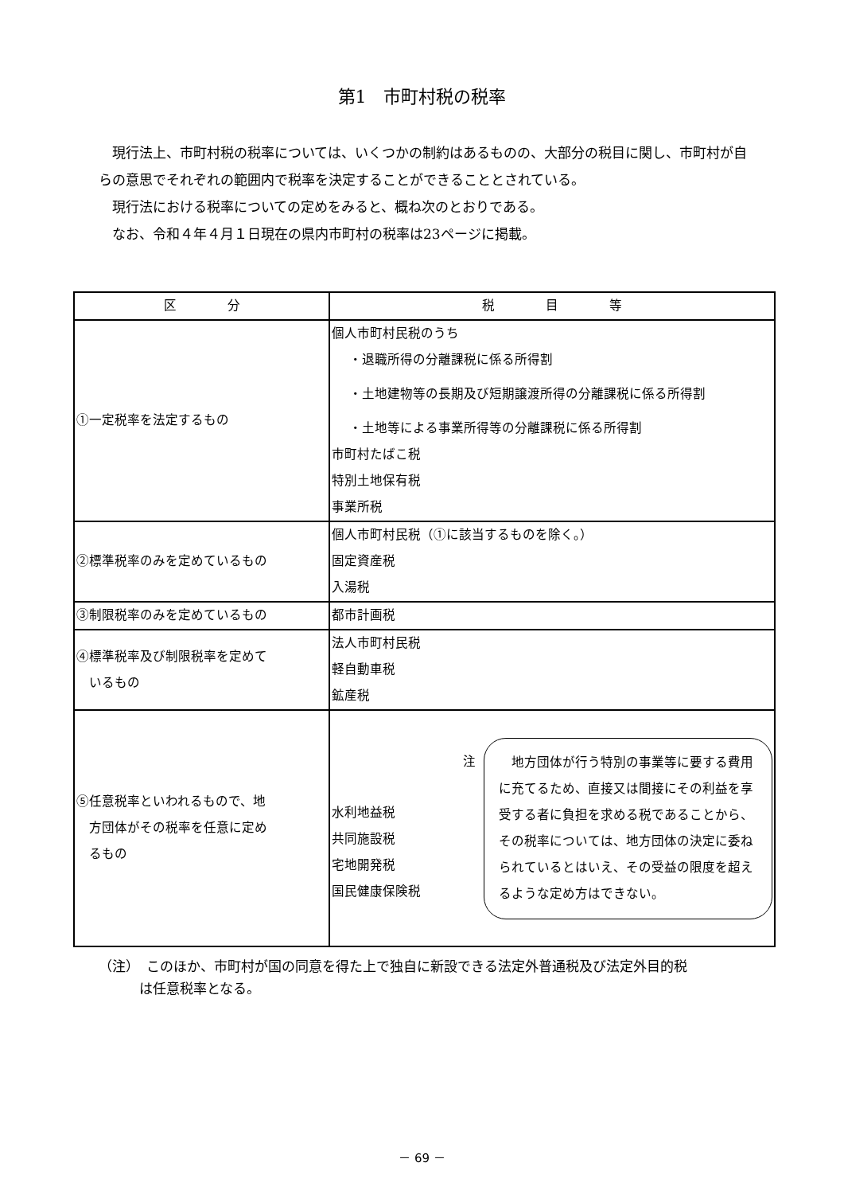第1　市町村税の税率
現行法上、市町村税の税率については、いくつかの制約はあるものの、大部分の税目に関し、市町村が自らの意思でそれぞれの範囲内で税率を決定することができることとされている。
現行法における税率についての定めをみると、概ね次のとおりである。
なお、令和４年４月１日現在の県内市町村の税率は23ページに掲載。
| 区 分 | 税 目 等 |
| --- | --- |
| ①一定税率を法定するもの | 個人市町村民税のうち ・退職所得の分離課税に係る所得割 ・土地建物等の長期及び短期譲渡所得の分離課税に係る所得割 ・土地等による事業所得等の分離課税に係る所得割 市町村たばこ税 特別土地保有税 事業所税 |
| ②標準税率のみを定めているもの | 個人市町村民税（①に該当するものを除く。） 固定資産税 入湯税 |
| ③制限税率のみを定めているもの | 都市計画税 |
| ④標準税率及び制限税率を定めて いるもの | 法人市町村民税 軽自動車税 鉱産税 |
| ⑤任意税率といわれるもので、地 方団体がその税率を任意に定め るもの | 水利地益税 共同施設税 宅地開発税 国民健康保険税 注 地方団体が行う特別の事業等に要する費用に充てるため、直接又は間接にその利益を享受する者に負担を求める税であることから、その税率については、地方団体の決定に委ねられているとはいえ、その受益の限度を超えるような定め方はできない。 |
（注）　このほか、市町村が国の同意を得た上で独自に新設できる法定外普通税及び法定外目的税
　　　は任意税率となる。
－ 69 －